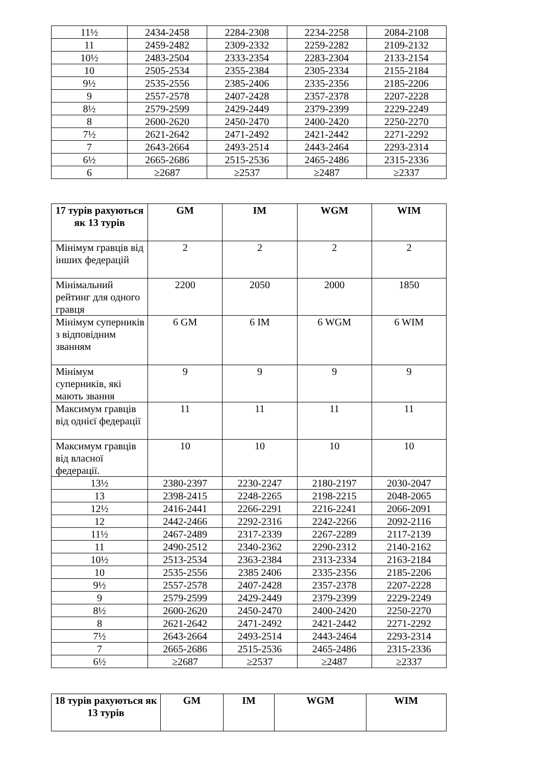| 11½ | 2434-2458 | 2284-2308 | 2234-2258 | 2084-2108 |
| 11 | 2459-2482 | 2309-2332 | 2259-2282 | 2109-2132 |
| 10½ | 2483-2504 | 2333-2354 | 2283-2304 | 2133-2154 |
| 10 | 2505-2534 | 2355-2384 | 2305-2334 | 2155-2184 |
| 9½ | 2535-2556 | 2385-2406 | 2335-2356 | 2185-2206 |
| 9 | 2557-2578 | 2407-2428 | 2357-2378 | 2207-2228 |
| 8½ | 2579-2599 | 2429-2449 | 2379-2399 | 2229-2249 |
| 8 | 2600-2620 | 2450-2470 | 2400-2420 | 2250-2270 |
| 7½ | 2621-2642 | 2471-2492 | 2421-2442 | 2271-2292 |
| 7 | 2643-2664 | 2493-2514 | 2443-2464 | 2293-2314 |
| 6½ | 2665-2686 | 2515-2536 | 2465-2486 | 2315-2336 |
| 6 | ≥2687 | ≥2537 | ≥2487 | ≥2337 |
| 17 турів рахуються як 13 турів | GM | IM | WGM | WIM |
| --- | --- | --- | --- | --- |
| Мінімум гравців від інших федерацій | 2 | 2 | 2 | 2 |
| Мінімальний рейтинг для одного гравця | 2200 | 2050 | 2000 | 1850 |
| Мінімум суперників з відповідним званням | 6 GM | 6 IM | 6 WGM | 6 WIM |
| Мінімум суперників, які мають звання | 9 | 9 | 9 | 9 |
| Максимум гравців від однієї федерації | 11 | 11 | 11 | 11 |
| Максимум гравців від власної федерації. | 10 | 10 | 10 | 10 |
| 13½ | 2380-2397 | 2230-2247 | 2180-2197 | 2030-2047 |
| 13 | 2398-2415 | 2248-2265 | 2198-2215 | 2048-2065 |
| 12½ | 2416-2441 | 2266-2291 | 2216-2241 | 2066-2091 |
| 12 | 2442-2466 | 2292-2316 | 2242-2266 | 2092-2116 |
| 11½ | 2467-2489 | 2317-2339 | 2267-2289 | 2117-2139 |
| 11 | 2490-2512 | 2340-2362 | 2290-2312 | 2140-2162 |
| 10½ | 2513-2534 | 2363-2384 | 2313-2334 | 2163-2184 |
| 10 | 2535-2556 | 2385 2406 | 2335-2356 | 2185-2206 |
| 9½ | 2557-2578 | 2407-2428 | 2357-2378 | 2207-2228 |
| 9 | 2579-2599 | 2429-2449 | 2379-2399 | 2229-2249 |
| 8½ | 2600-2620 | 2450-2470 | 2400-2420 | 2250-2270 |
| 8 | 2621-2642 | 2471-2492 | 2421-2442 | 2271-2292 |
| 7½ | 2643-2664 | 2493-2514 | 2443-2464 | 2293-2314 |
| 7 | 2665-2686 | 2515-2536 | 2465-2486 | 2315-2336 |
| 6½ | ≥2687 | ≥2537 | ≥2487 | ≥2337 |
| 18 турів рахуються як 13 турів | GM | IM | WGM | WIM |
| --- | --- | --- | --- | --- |